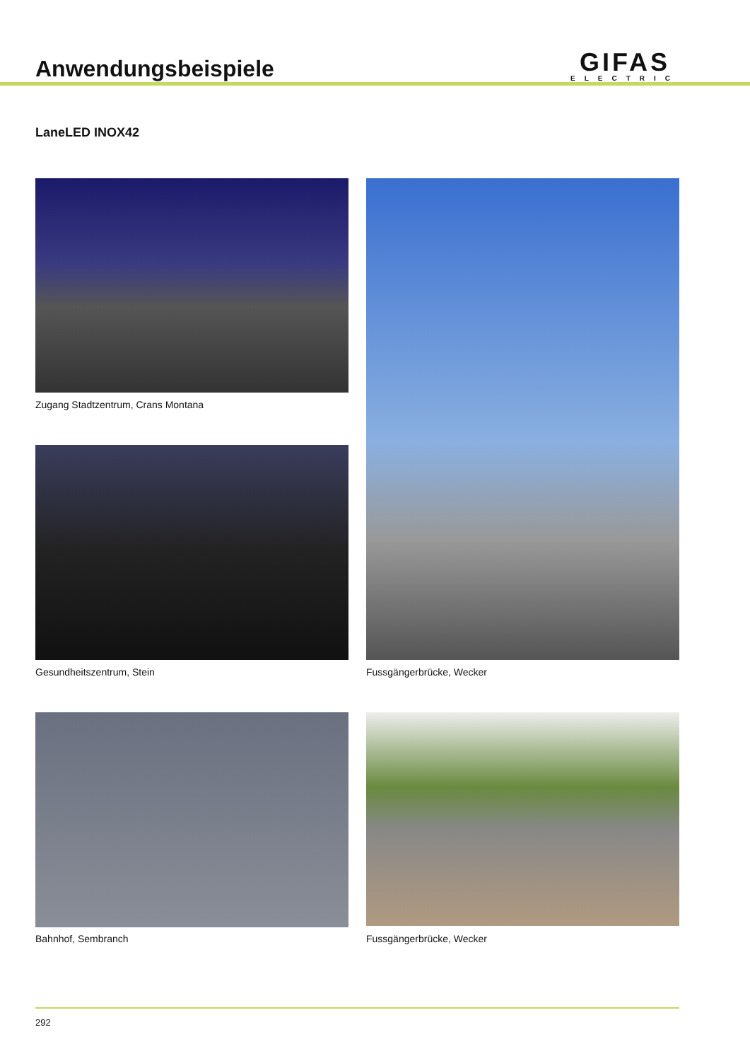Anwendungsbeispiele
GIFAS
ELECTRIC
LaneLED INOX42
Zugang Stadtzentrum, Crans Montana
Gesundheitszentrum, Stein Fussgängerbrücke, Wecker
Bahnhof, Sembranch Fussgängerbrücke, Wecker
292